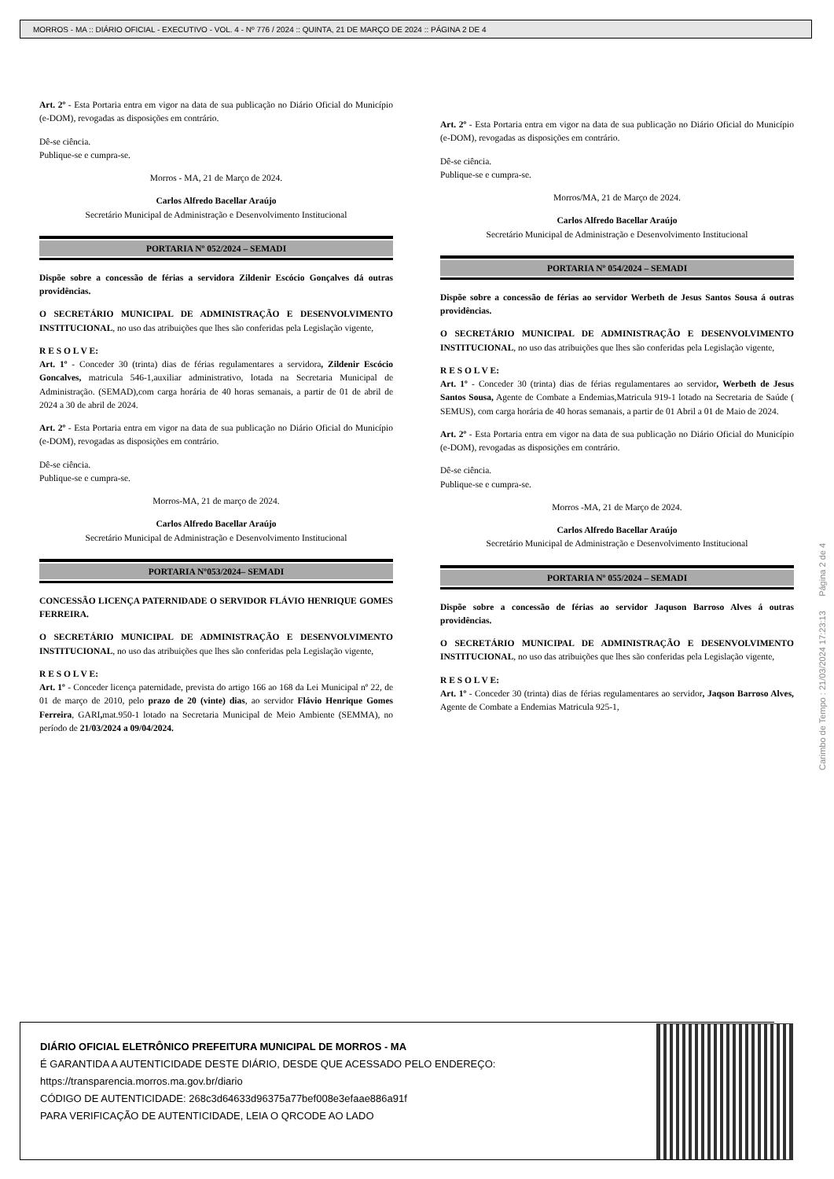MORROS - MA :: DIÁRIO OFICIAL - EXECUTIVO - VOL. 4 - Nº 776 / 2024 :: QUINTA, 21 DE MARÇO DE 2024 :: PÁGINA 2 DE 4
Art. 2º - Esta Portaria entra em vigor na data de sua publicação no Diário Oficial do Município (e-DOM), revogadas as disposições em contrário.
Dê-se ciência.
Publique-se e cumpra-se.
Morros - MA, 21 de Março de 2024.
Carlos Alfredo Bacellar Araújo
Secretário Municipal de Administração e Desenvolvimento Institucional
PORTARIA Nº 052/2024 – SEMADI
Dispõe sobre a concessão de férias a servidora Zildenir Escócio Gonçalves dá outras providências.
O SECRETÁRIO MUNICIPAL DE ADMINISTRAÇÃO E DESENVOLVIMENTO INSTITUCIONAL, no uso das atribuições que lhes são conferidas pela Legislação vigente,
R E S O L V E:
Art. 1º - Conceder 30 (trinta) dias de férias regulamentares a servidora, Zildenir Escócio Goncalves, matricula 546-1,auxiliar administrativo, lotada na Secretaria Municipal de Administração. (SEMAD),com carga horária de 40 horas semanais, a partir de 01 de abril de 2024 a 30 de abril de 2024.
Art. 2º - Esta Portaria entra em vigor na data de sua publicação no Diário Oficial do Município (e-DOM), revogadas as disposições em contrário.
Dê-se ciência.
Publique-se e cumpra-se.
Morros-MA, 21 de março de 2024.
Carlos Alfredo Bacellar Araújo
Secretário Municipal de Administração e Desenvolvimento Institucional
PORTARIA Nº053/2024– SEMADI
CONCESSÃO LICENÇA PATERNIDADE O SERVIDOR FLÁVIO HENRIQUE GOMES FERREIRA.
O SECRETÁRIO MUNICIPAL DE ADMINISTRAÇÃO E DESENVOLVIMENTO INSTITUCIONAL, no uso das atribuições que lhes são conferidas pela Legislação vigente,
R E S O L V E:
Art. 1º - Conceder licença paternidade, prevista do artigo 166 ao 168 da Lei Municipal nº 22, de 01 de março de 2010, pelo prazo de 20 (vinte) dias, ao servidor Flávio Henrique Gomes Ferreira, GARI, mat.950-1 lotado na Secretaria Municipal de Meio Ambiente (SEMMA), no período de 21/03/2024 a 09/04/2024.
Art. 2º - Esta Portaria entra em vigor na data de sua publicação no Diário Oficial do Município (e-DOM), revogadas as disposições em contrário.
Dê-se ciência.
Publique-se e cumpra-se.
Morros/MA, 21 de Março de 2024.
Carlos Alfredo Bacellar Araújo
Secretário Municipal de Administração e Desenvolvimento Institucional
PORTARIA Nº 054/2024 – SEMADI
Dispõe sobre a concessão de férias ao servidor Werbeth de Jesus Santos Sousa á outras providências.
O SECRETÁRIO MUNICIPAL DE ADMINISTRAÇÃO E DESENVOLVIMENTO INSTITUCIONAL, no uso das atribuições que lhes são conferidas pela Legislação vigente,
R E S O L V E:
Art. 1º - Conceder 30 (trinta) dias de férias regulamentares ao servidor, Werbeth de Jesus Santos Sousa, Agente de Combate a Endemias,Matricula 919-1 lotado na Secretaria de Saúde ( SEMUS), com carga horária de 40 horas semanais, a partir de 01 Abril a 01 de Maio de 2024.
Art. 2º - Esta Portaria entra em vigor na data de sua publicação no Diário Oficial do Município (e-DOM), revogadas as disposições em contrário.
Dê-se ciência.
Publique-se e cumpra-se.
Morros -MA, 21 de Março de 2024.
Carlos Alfredo Bacellar Araújo
Secretário Municipal de Administração e Desenvolvimento Institucional
PORTARIA Nº 055/2024 – SEMADI
Dispõe sobre a concessão de férias ao servidor Jaquson Barroso Alves á outras providências.
O SECRETÁRIO MUNICIPAL DE ADMINISTRAÇÃO E DESENVOLVIMENTO INSTITUCIONAL, no uso das atribuições que lhes são conferidas pela Legislação vigente,
R E S O L V E:
Art. 1º - Conceder 30 (trinta) dias de férias regulamentares ao servidor, Jaqson Barroso Alves, Agente de Combate a Endemias Matricula 925-1,
Carimbo de Tempo : 21/03/2024 17:23:13 Página 2 de 4
DIÁRIO OFICIAL ELETRÔNICO PREFEITURA MUNICIPAL DE MORROS - MA
É GARANTIDA A AUTENTICIDADE DESTE DIÁRIO, DESDE QUE ACESSADO PELO ENDEREÇO:
https://transparencia.morros.ma.gov.br/diario
CÓDIGO DE AUTENTICIDADE: 268c3d64633d96375a77bef008e3efaae886a91f
PARA VERIFICAÇÃO DE AUTENTICIDADE, LEIA O QRCODE AO LADO